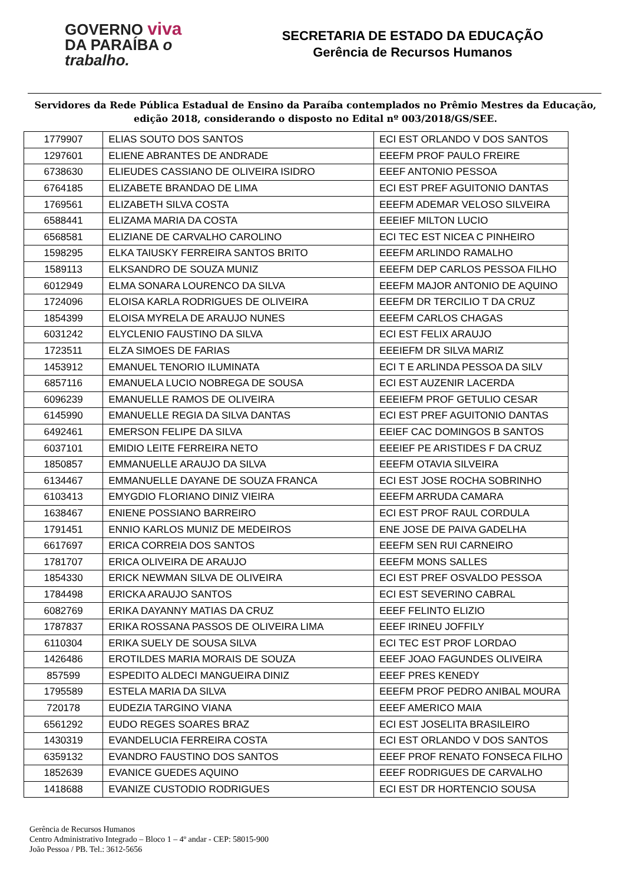GOVERNO viva
DA PARAÍBA o trabalho.
SECRETARIA DE ESTADO DA EDUCAÇÃO
Gerência de Recursos Humanos
Servidores da Rede Pública Estadual de Ensino da Paraíba contemplados no Prêmio Mestres da Educação, edição 2018, considerando o disposto no Edital nº 003/2018/GS/SEE.
| 1779907 | ELIAS SOUTO DOS SANTOS | ECI EST ORLANDO V DOS SANTOS |
| 1297601 | ELIENE ABRANTES DE ANDRADE | EEEFM PROF PAULO FREIRE |
| 6738630 | ELIEUDES CASSIANO DE OLIVEIRA ISIDRO | EEEF ANTONIO PESSOA |
| 6764185 | ELIZABETE BRANDAO DE LIMA | ECI EST PREF AGUITONIO DANTAS |
| 1769561 | ELIZABETH SILVA COSTA | EEEFM ADEMAR VELOSO SILVEIRA |
| 6588441 | ELIZAMA MARIA DA COSTA | EEEIEF MILTON LUCIO |
| 6568581 | ELIZIANE DE CARVALHO CAROLINO | ECI TEC EST NICEA C PINHEIRO |
| 1598295 | ELKA TAIUSKY FERREIRA SANTOS BRITO | EEEFM ARLINDO RAMALHO |
| 1589113 | ELKSANDRO DE SOUZA MUNIZ | EEEFM DEP CARLOS PESSOA FILHO |
| 6012949 | ELMA SONARA LOURENCO DA SILVA | EEEFM MAJOR ANTONIO DE AQUINO |
| 1724096 | ELOISA KARLA RODRIGUES DE OLIVEIRA | EEEFM DR TERCILIO T DA CRUZ |
| 1854399 | ELOISA MYRELA DE ARAUJO NUNES | EEEFM CARLOS CHAGAS |
| 6031242 | ELYCLENIO FAUSTINO DA SILVA | ECI EST FELIX ARAUJO |
| 1723511 | ELZA SIMOES DE FARIAS | EEEIEFM DR SILVA MARIZ |
| 1453912 | EMANUEL TENORIO ILUMINATA | ECI T E ARLINDA PESSOA DA SILV |
| 6857116 | EMANUELA LUCIO NOBREGA DE SOUSA | ECI EST AUZENIR LACERDA |
| 6096239 | EMANUELLE RAMOS DE OLIVEIRA | EEEIEFM PROF GETULIO CESAR |
| 6145990 | EMANUELLE REGIA DA SILVA DANTAS | ECI EST PREF AGUITONIO DANTAS |
| 6492461 | EMERSON FELIPE DA SILVA | EEIEF CAC DOMINGOS B SANTOS |
| 6037101 | EMIDIO LEITE FERREIRA NETO | EEEIEF PE ARISTIDES F DA CRUZ |
| 1850857 | EMMANUELLE ARAUJO DA SILVA | EEEFM OTAVIA SILVEIRA |
| 6134467 | EMMANUELLE DAYANE DE SOUZA FRANCA | ECI EST JOSE ROCHA SOBRINHO |
| 6103413 | EMYGDIO FLORIANO DINIZ VIEIRA | EEEFM ARRUDA CAMARA |
| 1638467 | ENIENE POSSIANO BARREIRO | ECI EST PROF RAUL CORDULA |
| 1791451 | ENNIO KARLOS MUNIZ DE MEDEIROS | ENE JOSE DE PAIVA GADELHA |
| 6617697 | ERICA CORREIA DOS SANTOS | EEEFM SEN RUI CARNEIRO |
| 1781707 | ERICA OLIVEIRA DE ARAUJO | EEEFM MONS SALLES |
| 1854330 | ERICK NEWMAN SILVA DE OLIVEIRA | ECI EST PREF OSVALDO PESSOA |
| 1784498 | ERICKA ARAUJO SANTOS | ECI EST SEVERINO CABRAL |
| 6082769 | ERIKA DAYANNY MATIAS DA CRUZ | EEEF FELINTO ELIZIO |
| 1787837 | ERIKA ROSSANA PASSOS DE OLIVEIRA LIMA | EEEF IRINEU JOFFILY |
| 6110304 | ERIKA SUELY DE SOUSA SILVA | ECI TEC EST PROF LORDAO |
| 1426486 | EROTILDES MARIA MORAIS DE SOUZA | EEEF JOAO FAGUNDES OLIVEIRA |
| 857599 | ESPEDITO ALDECI MANGUEIRA DINIZ | EEEF PRES KENEDY |
| 1795589 | ESTELA MARIA DA SILVA | EEEFM PROF PEDRO ANIBAL MOURA |
| 720178 | EUDEZIA TARGINO VIANA | EEEF AMERICO MAIA |
| 6561292 | EUDO REGES SOARES BRAZ | ECI EST JOSELITA BRASILEIRO |
| 1430319 | EVANDELUCIA FERREIRA COSTA | ECI EST ORLANDO V DOS SANTOS |
| 6359132 | EVANDRO FAUSTINO DOS SANTOS | EEEF PROF RENATO FONSECA FILHO |
| 1852639 | EVANICE GUEDES AQUINO | EEEF RODRIGUES DE CARVALHO |
| 1418688 | EVANIZE CUSTODIO RODRIGUES | ECI EST DR HORTENCIO SOUSA |
Gerência de Recursos Humanos
Centro Administrativo Integrado – Bloco 1 – 4º andar - CEP: 58015-900
João Pessoa / PB. Tel.: 3612-5656